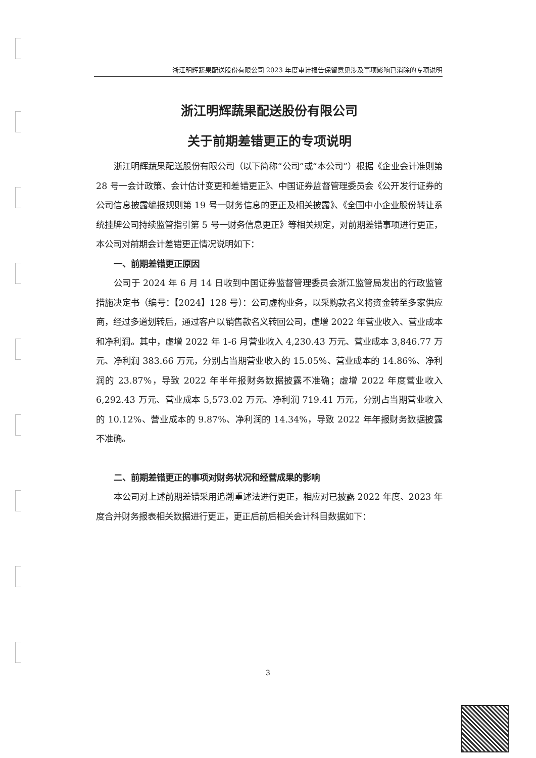浙江明辉蔬果配送股份有限公司 2023 年度审计报告保留意见涉及事项影响已消除的专项说明
浙江明辉蔬果配送股份有限公司
关于前期差错更正的专项说明
浙江明辉蔬果配送股份有限公司（以下简称“公司”或“本公司”）根据《企业会计准则第 28 号一会计政策、会计估计变更和差错更正》、中国证券监督管理委员会《公开发行证券的公司信息披露编报规则第 19 号一财务信息的更正及相关披露》、《全国中小企业股份转让系统挂牌公司持续监管指引第 5 号一财务信息更正》等相关规定，对前期差错事项进行更正，本公司对前期会计差错更正情况说明如下：
一、前期差错更正原因
公司于 2024 年 6 月 14 日收到中国证券监督管理委员会浙江监管局发出的行政监管措施决定书（编号：【2024】128 号）：公司虚构业务，以采购款名义将资金转至多家供应商，经过多道划转后，通过客户以销售款名义转回公司，虚增 2022 年营业收入、营业成本和净利润。其中，虚增 2022 年 1-6 月营业收入 4,230.43 万元、营业成本 3,846.77 万元、净利润 383.66 万元，分别占当期营业收入的 15.05%、营业成本的 14.86%、净利润的 23.87%，导致 2022 年半年报财务数据披露不准确；虚增 2022 年度营业收入 6,292.43 万元、营业成本 5,573.02 万元、净利润 719.41 万元，分别占当期营业收入的 10.12%、营业成本的 9.87%、净利润的 14.34%，导致 2022 年年报财务数据披露不准确。
二、前期差错更正的事项对财务状况和经营成果的影响
本公司对上述前期差错采用追溯重述法进行更正，相应对已披露 2022 年度、2023 年度合并财务报表相关数据进行更正，更正后前后相关会计科目数据如下：
3